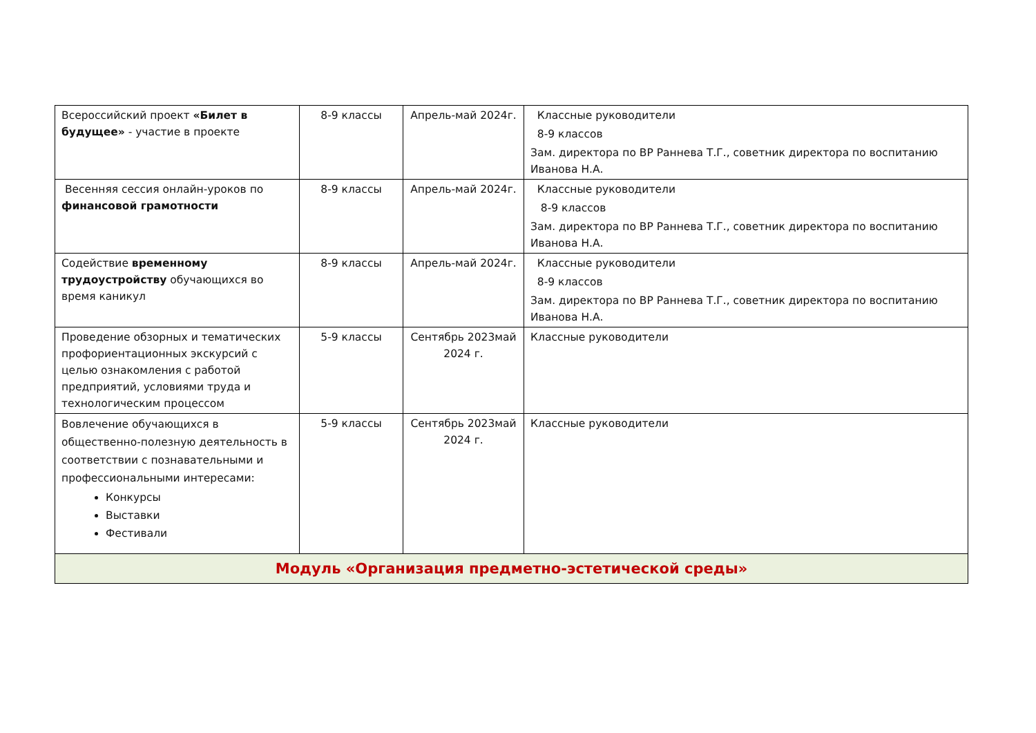| Всероссийский проект «Билет в будущее» - участие в проекте | 8-9 классы | Апрель-май 2024г. | Классные руководители 8-9 классов Зам. директора по ВР Раннева Т.Г., советник директора по воспитанию Иванова Н.А. |
| Весенняя сессия онлайн-уроков по финансовой грамотности | 8-9 классы | Апрель-май 2024г. | Классные руководители 8-9 классов Зам. директора по ВР Раннева Т.Г., советник директора по воспитанию Иванова Н.А. |
| Содействие временному трудоустройству обучающихся во время каникул | 8-9 классы | Апрель-май 2024г. | Классные руководители 8-9 классов Зам. директора по ВР Раннева Т.Г., советник директора по воспитанию Иванова Н.А. |
| Проведение обзорных и тематических профориентационных экскурсий с целью ознакомления с работой предприятий, условиями труда и технологическим процессом | 5-9 классы | Сентябрь 2023май 2024 г. | Классные руководители |
| Вовлечение обучающихся в общественно-полезную деятельность в соответствии с познавательными и профессиональными интересами: Конкурсы Выставки Фестивали | 5-9 классы | Сентябрь 2023май 2024 г. | Классные руководители |
| Модуль «Организация предметно-эстетической среды» | | | |